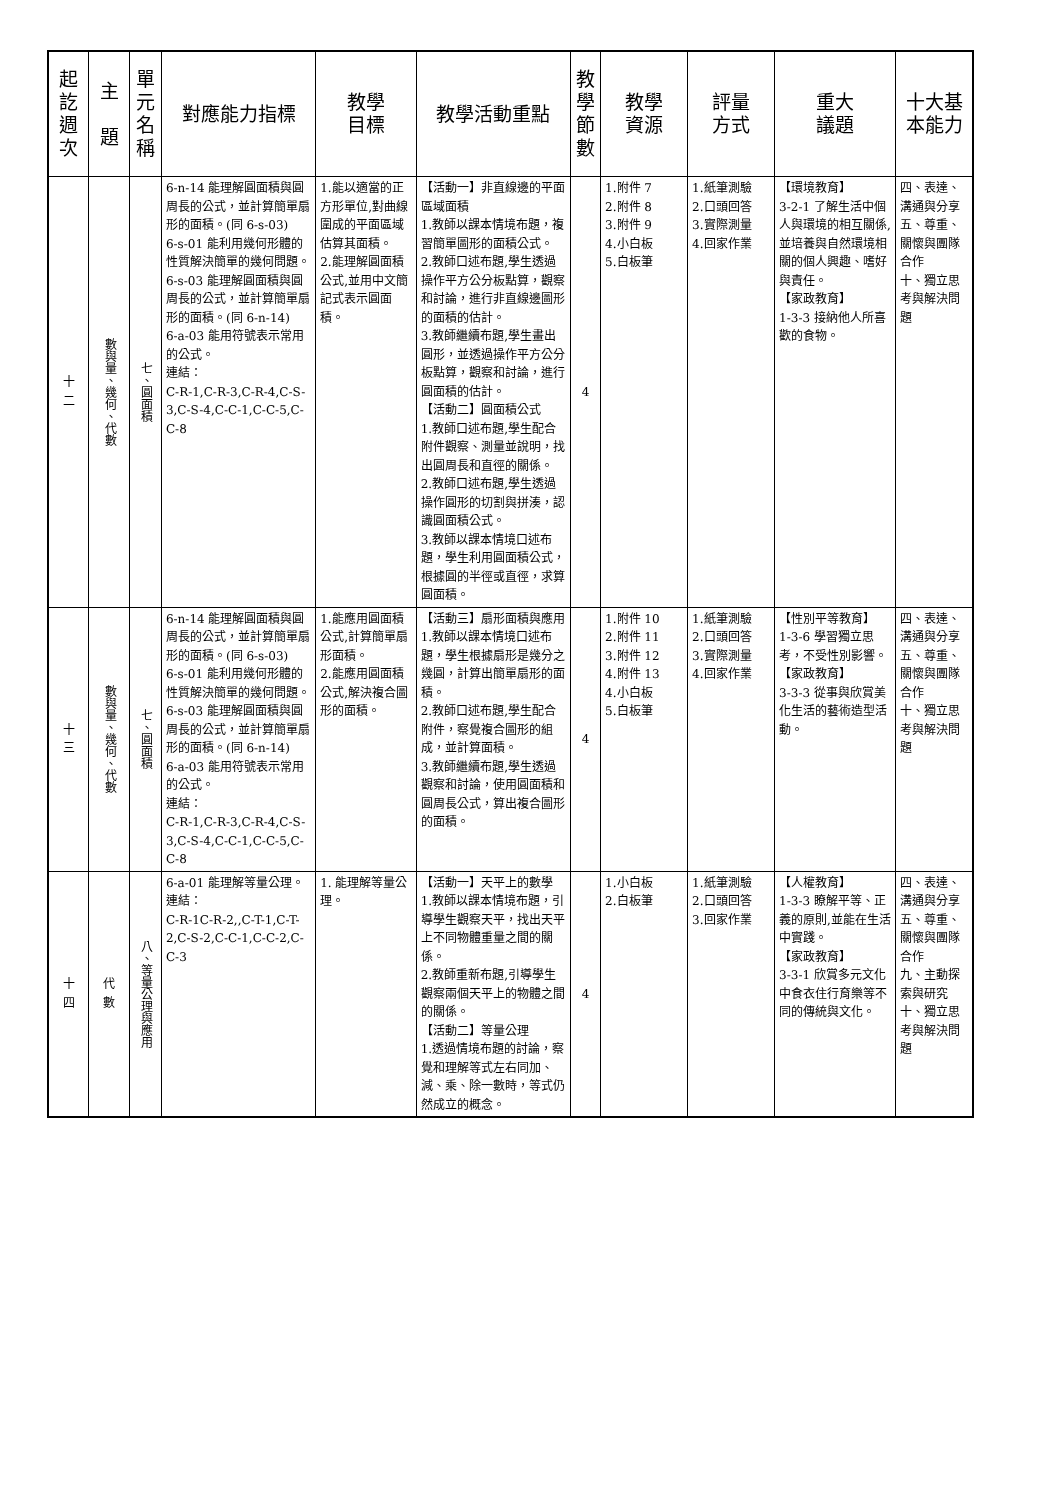| 起訖週次 | 主 題 | 單元名稱 | 對應能力指標 | 教學 目標 | 教學活動重點 | 教學節數 | 教學 資源 | 評量 方式 | 重大 議題 | 十大基 本能力 |
| --- | --- | --- | --- | --- | --- | --- | --- | --- | --- | --- |
| 十 二 | 數與量、幾何、代數 | 七、圓面積 | 6-n-14 能理解圓面積與圓周長的公式，並計算簡單扇形的面積。(同 6-s-03) 6-s-01 能利用幾何形體的性質解決簡單的幾何問題。 6-s-03 能理解圓面積與圓周長的公式，並計算簡單扇形的面積。(同 6-n-14) 6-a-03 能用符號表示常用的公式。 連結： C-R-1,C-R-3,C-R-4,C-S-3,C-S-4,C-C-1,C-C-5,C-C-8 | 1.能以適當的正方形單位,對曲線圍成的平面區域估算其面積。 2.能理解圓面積公式,並用中文簡記式表示圓面積。 | 【活動一】非直線邊的平面區域面積 1.教師以課本情境布題，複習簡單圖形的面積公式。 2.教師口述布題,學生透過操作平方公分板點算，觀察和討論，進行非直線邊圖形的面積的估計。 3.教師繼續布題,學生畫出圓形，並透過操作平方公分板點算，觀察和討論，進行圓面積的估計。 【活動二】圓面積公式 1.教師口述布題,學生配合附件觀察、測量並說明，找出圓周長和直徑的關係。 2.教師口述布題,學生透過操作圓形的切割與拼湊，認識圓面積公式。 3.教師以課本情境口述布題，學生利用圓面積公式，根據圓的半徑或直徑，求算圓面積。 | 4 | 1.附件 7 2.附件 8 3.附件 9 4.小白板 5.白板筆 | 1.紙筆測驗 2.口頭回答 3.實際測量 4.回家作業 | 【環境教育】 3-2-1 了解生活中個人與環境的相互關係,並培養與自然環境相關的個人興趣、嗜好與責任。 【家政教育】 1-3-3 接納他人所喜歡的食物。 | 四、表達、溝通與分享 五、尊重、關懷與團隊合作 十、獨立思考與解決問題 |
| 十 三 | 數與量、幾何、代數 | 七、圓面積 | 6-n-14 能理解圓面積與圓周長的公式，並計算簡單扇形的面積。(同 6-s-03) 6-s-01 能利用幾何形體的性質解決簡單的幾何問題。 6-s-03 能理解圓面積與圓周長的公式，並計算簡單扇形的面積。(同 6-n-14) 6-a-03 能用符號表示常用的公式。 連結： C-R-1,C-R-3,C-R-4,C-S-3,C-S-4,C-C-1,C-C-5,C-C-8 | 1.能應用圓面積公式,計算簡單扇形面積。 2.能應用圓面積公式,解決複合圖形的面積。 | 【活動三】扇形面積與應用 1.教師以課本情境口述布題，學生根據扇形是幾分之幾圓，計算出簡單扇形的面積。 2.教師口述布題,學生配合附件，察覺複合圖形的組成，並計算面積。 3.教師繼續布題,學生透過觀察和討論，使用圓面積和圓周長公式，算出複合圖形的面積。 | 4 | 1.附件 10 2.附件 11 3.附件 12 4.附件 13 4.小白板 5.白板筆 | 1.紙筆測驗 2.口頭回答 3.實際測量 4.回家作業 | 【性別平等教育】 1-3-6 學習獨立思考，不受性別影響。 【家政教育】 3-3-3 從事與欣賞美化生活的藝術造型活動。 | 四、表達、溝通與分享 五、尊重、關懷與團隊合作 十、獨立思考與解決問題 |
| 十 四 | 代 數 | 八、等量公理與應用 | 6-a-01 能理解等量公理。 連結： C-R-1C-R-2,,C-T-1,C-T-2,C-S-2,C-C-1,C-C-2,C-C-3 | 1. 能理解等量公理。 | 【活動一】天平上的數學 1.教師以課本情境布題，引導學生觀察天平，找出天平上不同物體重量之間的關係。 2.教師重新布題,引導學生觀察兩個天平上的物體之間的關係。 【活動二】等量公理 1.透過情境布題的討論，察覺和理解等式左右同加、減、乘、除一數時，等式仍然成立的概念。 | 4 | 1.小白板 2.白板筆 | 1.紙筆測驗 2.口頭回答 3.回家作業 | 【人權教育】 1-3-3 瞭解平等、正義的原則,並能在生活中實踐。 【家政教育】 3-3-1 欣賞多元文化中食衣住行育樂等不同的傳統與文化。 | 四、表達、溝通與分享 五、尊重、關懷與團隊合作 九、主動探索與研究 十、獨立思考與解決問題 |